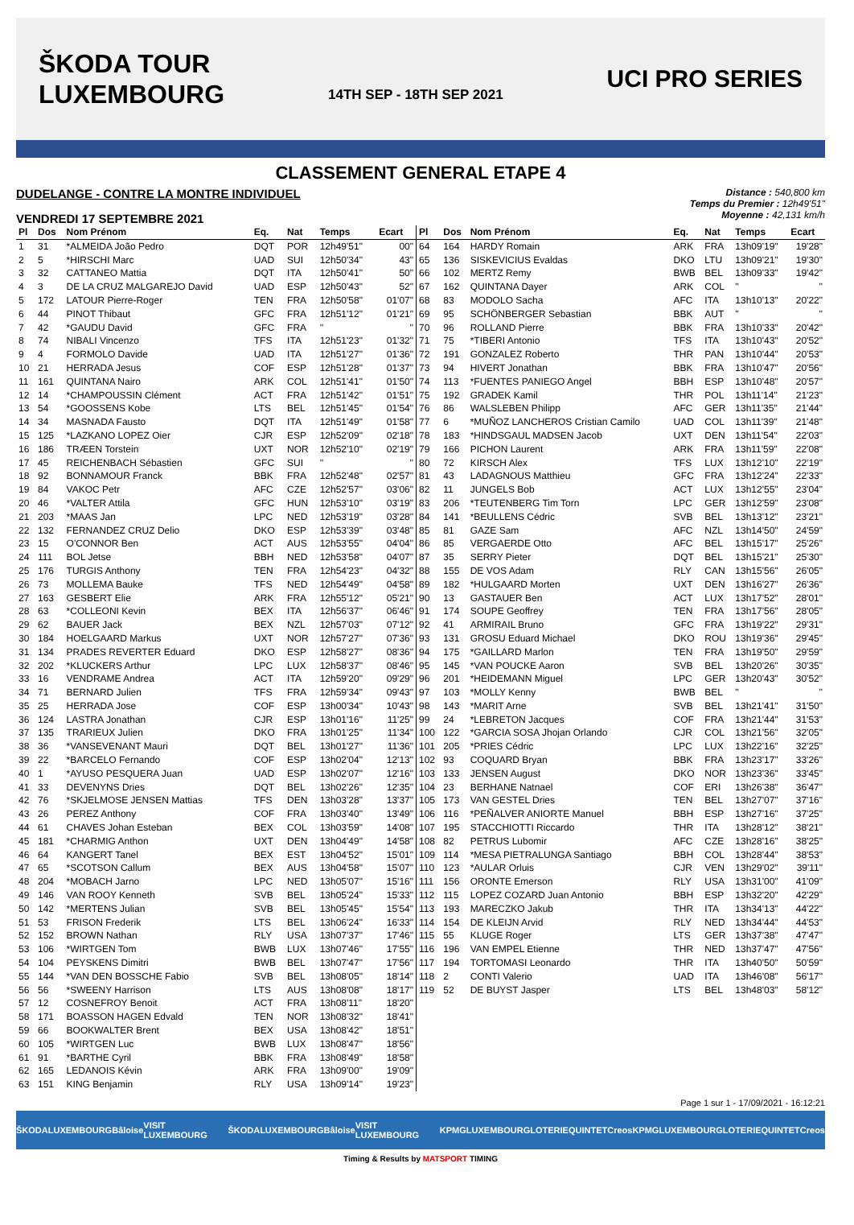ŠKODA TOUR
LUXEMBOURG
14TH SEP - 18TH SEP 2021
UCI PRO SERIES
CLASSEMENT GENERAL ETAPE 4
DUDELANGE - CONTRE LA MONTRE INDIVIDUEL
VENDREDI 17 SEPTEMBRE 2021
Distance : 540,800 km
Temps du Premier : 12h49'51"
Moyenne : 42,131 km/h
| Pl | Dos | Nom Prénom | Eq. | Nat | Temps | Ecart |
| --- | --- | --- | --- | --- | --- | --- |
| 1 | 31 | *ALMEIDA João Pedro | DQT | POR | 12h49'51" | 00" |
| 2 | 5 | *HIRSCHI Marc | UAD | SUI | 12h50'34" | 43" |
| 3 | 32 | CATTANEO Mattia | DQT | ITA | 12h50'41" | 50" |
| 4 | 3 | DE LA CRUZ MALGAREJO David | UAD | ESP | 12h50'43" | 52" |
| 5 | 172 | LATOUR Pierre-Roger | TEN | FRA | 12h50'58" | 01'07" |
| 6 | 44 | PINOT Thibaut | GFC | FRA | 12h51'12" | 01'21" |
| 7 | 42 | *GAUDU David | GFC | FRA | '' | '' |
| 8 | 74 | NIBALI Vincenzo | TFS | ITA | 12h51'23" | 01'32" |
| 9 | 4 | FORMOLO Davide | UAD | ITA | 12h51'27" | 01'36" |
| 10 | 21 | HERRADA Jesus | COF | ESP | 12h51'28" | 01'37" |
| 11 | 161 | QUINTANA Nairo | ARK | COL | 12h51'41" | 01'50" |
| 12 | 14 | *CHAMPOUSSIN Clément | ACT | FRA | 12h51'42" | 01'51" |
| 13 | 54 | *GOOSSENS Kobe | LTS | BEL | 12h51'45" | 01'54" |
| 14 | 34 | MASNADA Fausto | DQT | ITA | 12h51'49" | 01'58" |
| 15 | 125 | *LAZKANO LOPEZ Oier | CJR | ESP | 12h52'09" | 02'18" |
| 16 | 186 | TRÆEN Torstein | UXT | NOR | 12h52'10" | 02'19" |
| 17 | 45 | REICHENBACH Sébastien | GFC | SUI | '' | '' |
| 18 | 92 | BONNAMOUR Franck | BBK | FRA | 12h52'48" | 02'57" |
| 19 | 84 | VAKOC Petr | AFC | CZE | 12h52'57" | 03'06" |
| 20 | 46 | *VALTER Attila | GFC | HUN | 12h53'10" | 03'19" |
| 21 | 203 | *MAAS Jan | LPC | NED | 12h53'19" | 03'28" |
| 22 | 132 | FERNANDEZ CRUZ Delio | DKO | ESP | 12h53'39" | 03'48" |
| 23 | 15 | O'CONNOR Ben | ACT | AUS | 12h53'55" | 04'04" |
| 24 | 111 | BOL Jetse | BBH | NED | 12h53'58" | 04'07" |
| 25 | 176 | TURGIS Anthony | TEN | FRA | 12h54'23" | 04'32" |
| 26 | 73 | MOLLEMA Bauke | TFS | NED | 12h54'49" | 04'58" |
| 27 | 163 | GESBERT Elie | ARK | FRA | 12h55'12" | 05'21" |
| 28 | 63 | *COLLEONI Kevin | BEX | ITA | 12h56'37" | 06'46" |
| 29 | 62 | BAUER Jack | BEX | NZL | 12h57'03" | 07'12" |
| 30 | 184 | HOELGAARD Markus | UXT | NOR | 12h57'27" | 07'36" |
| 31 | 134 | PRADES REVERTER Eduard | DKO | ESP | 12h58'27" | 08'36" |
| 32 | 202 | *KLUCKERS Arthur | LPC | LUX | 12h58'37" | 08'46" |
| 33 | 16 | VENDRAME Andrea | ACT | ITA | 12h59'20" | 09'29" |
| 34 | 71 | BERNARD Julien | TFS | FRA | 12h59'34" | 09'43" |
| 35 | 25 | HERRADA Jose | COF | ESP | 13h00'34" | 10'43" |
| 36 | 124 | LASTRA Jonathan | CJR | ESP | 13h01'16" | 11'25" |
| 37 | 135 | TRARIEUX Julien | DKO | FRA | 13h01'25" | 11'34" |
| 38 | 36 | *VANSEVENANT Mauri | DQT | BEL | 13h01'27" | 11'36" |
| 39 | 22 | *BARCELO Fernando | COF | ESP | 13h02'04" | 12'13" |
| 40 | 1 | *AYUSO PESQUERA Juan | UAD | ESP | 13h02'07" | 12'16" |
| 41 | 33 | DEVENYNS Dries | DQT | BEL | 13h02'26" | 12'35" |
| 42 | 76 | *SKJELMOSE JENSEN Mattias | TFS | DEN | 13h03'28" | 13'37" |
| 43 | 26 | PEREZ Anthony | COF | FRA | 13h03'40" | 13'49" |
| 44 | 61 | CHAVES Johan Esteban | BEX | COL | 13h03'59" | 14'08" |
| 45 | 181 | *CHARMIG Anthon | UXT | DEN | 13h04'49" | 14'58" |
| 46 | 64 | KANGERT Tanel | BEX | EST | 13h04'52" | 15'01" |
| 47 | 65 | *SCOTSON Callum | BEX | AUS | 13h04'58" | 15'07" |
| 48 | 204 | *MOBACH Jarno | LPC | NED | 13h05'07" | 15'16" |
| 49 | 146 | VAN ROOY Kenneth | SVB | BEL | 13h05'24" | 15'33" |
| 50 | 142 | *MERTENS Julian | SVB | BEL | 13h05'45" | 15'54" |
| 51 | 53 | FRISON Frederik | LTS | BEL | 13h06'24" | 16'33" |
| 52 | 152 | BROWN Nathan | RLY | USA | 13h07'37" | 17'46" |
| 53 | 106 | *WIRTGEN Tom | BWB | LUX | 13h07'46" | 17'55" |
| 54 | 104 | PEYSKENS Dimitri | BWB | BEL | 13h07'47" | 17'56" |
| 55 | 144 | *VAN DEN BOSSCHE Fabio | SVB | BEL | 13h08'05" | 18'14" |
| 56 | 56 | *SWEENY Harrison | LTS | AUS | 13h08'08" | 18'17" |
| 57 | 12 | COSNEFROY Benoit | ACT | FRA | 13h08'11" | 18'20" |
| 58 | 171 | BOASSON HAGEN Edvald | TEN | NOR | 13h08'32" | 18'41" |
| 59 | 66 | BOOKWALTER Brent | BEX | USA | 13h08'42" | 18'51" |
| 60 | 105 | *WIRTGEN Luc | BWB | LUX | 13h08'47" | 18'56" |
| 61 | 91 | *BARTHE Cyril | BBK | FRA | 13h08'49" | 18'58" |
| 62 | 165 | LEDANOIS Kévin | ARK | FRA | 13h09'00" | 19'09" |
| 63 | 151 | KING Benjamin | RLY | USA | 13h09'14" | 19'23" |
| Pl | Dos | Nom Prénom | Eq. | Nat | Temps | Ecart |
| --- | --- | --- | --- | --- | --- | --- |
| 64 | 164 | HARDY Romain | ARK | FRA | 13h09'19" | 19'28" |
| 65 | 136 | SISKEVICIUS Evaldas | DKO | LTU | 13h09'21" | 19'30" |
| 66 | 102 | MERTZ Remy | BWB | BEL | 13h09'33" | 19'42" |
| 67 | 162 | QUINTANA Dayer | ARK | COL | '' | '' |
| 68 | 83 | MODOLO Sacha | AFC | ITA | 13h10'13" | 20'22" |
| 69 | 95 | SCHÖNBERGER Sebastian | BBK | AUT | '' | '' |
| 70 | 96 | ROLLAND Pierre | BBK | FRA | 13h10'33" | 20'42" |
| 71 | 75 | *TIBERI Antonio | TFS | ITA | 13h10'43" | 20'52" |
| 72 | 191 | GONZALEZ Roberto | THR | PAN | 13h10'44" | 20'53" |
| 73 | 94 | HIVERT Jonathan | BBK | FRA | 13h10'47" | 20'56" |
| 74 | 113 | *FUENTES PANIEGO Angel | BBH | ESP | 13h10'48" | 20'57" |
| 75 | 192 | GRADEK Kamil | THR | POL | 13h11'14" | 21'23" |
| 76 | 86 | WALSLEBEN Philipp | AFC | GER | 13h11'35" | 21'44" |
| 77 | 6 | *MUÑOZ LANCHEROS Cristian Camilo | UAD | COL | 13h11'39" | 21'48" |
| 78 | 183 | *HINDSGAUL MADSEN Jacob | UXT | DEN | 13h11'54" | 22'03" |
| 79 | 166 | PICHON Laurent | ARK | FRA | 13h11'59" | 22'08" |
| 80 | 72 | KIRSCH Alex | TFS | LUX | 13h12'10" | 22'19" |
| 81 | 43 | LADAGNOUS Matthieu | GFC | FRA | 13h12'24" | 22'33" |
| 82 | 11 | JUNGELS Bob | ACT | LUX | 13h12'55" | 23'04" |
| 83 | 206 | *TEUTENBERG Tim Torn | LPC | GER | 13h12'59" | 23'08" |
| 84 | 141 | *BEULLENS Cédric | SVB | BEL | 13h13'12" | 23'21" |
| 85 | 81 | GAZE Sam | AFC | NZL | 13h14'50" | 24'59" |
| 86 | 85 | VERGAERDE Otto | AFC | BEL | 13h15'17" | 25'26" |
| 87 | 35 | SERRY Pieter | DQT | BEL | 13h15'21" | 25'30" |
| 88 | 155 | DE VOS Adam | RLY | CAN | 13h15'56" | 26'05" |
| 89 | 182 | *HULGAARD Morten | UXT | DEN | 13h16'27" | 26'36" |
| 90 | 13 | GASTAUER Ben | ACT | LUX | 13h17'52" | 28'01" |
| 91 | 174 | SOUPE Geoffrey | TEN | FRA | 13h17'56" | 28'05" |
| 92 | 41 | ARMIRAIL Bruno | GFC | FRA | 13h19'22" | 29'31" |
| 93 | 131 | GROSU Eduard Michael | DKO | ROU | 13h19'36" | 29'45" |
| 94 | 175 | *GAILLARD Marlon | TEN | FRA | 13h19'50" | 29'59" |
| 95 | 145 | *VAN POUCKE Aaron | SVB | BEL | 13h20'26" | 30'35" |
| 96 | 201 | *HEIDEMANN Miguel | LPC | GER | 13h20'43" | 30'52" |
| 97 | 103 | *MOLLY Kenny | BWB | BEL | '' | '' |
| 98 | 143 | *MARIT Arne | SVB | BEL | 13h21'41" | 31'50" |
| 99 | 24 | *LEBRETON Jacques | COF | FRA | 13h21'44" | 31'53" |
| 100 | 122 | *GARCIA SOSA Jhojan Orlando | CJR | COL | 13h21'56" | 32'05" |
| 101 | 205 | *PRIES Cédric | LPC | LUX | 13h22'16" | 32'25" |
| 102 | 93 | COQUARD Bryan | BBK | FRA | 13h23'17" | 33'26" |
| 103 | 133 | JENSEN August | DKO | NOR | 13h23'36" | 33'45" |
| 104 | 23 | BERHANE Natnael | COF | ERI | 13h26'38" | 36'47" |
| 105 | 173 | VAN GESTEL Dries | TEN | BEL | 13h27'07" | 37'16" |
| 106 | 116 | *PEÑALVER ANIORTE Manuel | BBH | ESP | 13h27'16" | 37'25" |
| 107 | 195 | STACCHIOTTI Riccardo | THR | ITA | 13h28'12" | 38'21" |
| 108 | 82 | PETRUS Lubomir | AFC | CZE | 13h28'16" | 38'25" |
| 109 | 114 | *MESA PIETRALUNGA Santiago | BBH | COL | 13h28'44" | 38'53" |
| 110 | 123 | *AULAR Orluis | CJR | VEN | 13h29'02" | 39'11" |
| 111 | 156 | ORONTE Emerson | RLY | USA | 13h31'00" | 41'09" |
| 112 | 115 | LOPEZ COZARD Juan Antonio | BBH | ESP | 13h32'20" | 42'29" |
| 113 | 193 | MARECZKO Jakub | THR | ITA | 13h34'13" | 44'22" |
| 114 | 154 | DE KLEIJN Arvid | RLY | NED | 13h34'44" | 44'53" |
| 115 | 55 | KLUGE Roger | LTS | GER | 13h37'38" | 47'47" |
| 116 | 196 | VAN EMPEL Etienne | THR | NED | 13h37'47" | 47'56" |
| 117 | 194 | TORTOMASI Leonardo | THR | ITA | 13h40'50" | 50'59" |
| 118 | 2 | CONTI Valerio | UAD | ITA | 13h46'08" | 56'17" |
| 119 | 52 | DE BUYST Jasper | LTS | BEL | 13h48'03" | 58'12" |
Page 1 sur 1 - 17/09/2021 - 16:12:21
ŠKODA LUXEMBOURG Bâloise VISIT LUXEMBOURG ŠKODA LUXEMBOURG Bâloise VISIT LUXEMBOURG KPMG LUXEMBOURG LOTERIE QUINTET Creos KPMG LUXEMBOURG LOTERIE QUINTET Creos
Timing & Results by MATSPORT TIMING